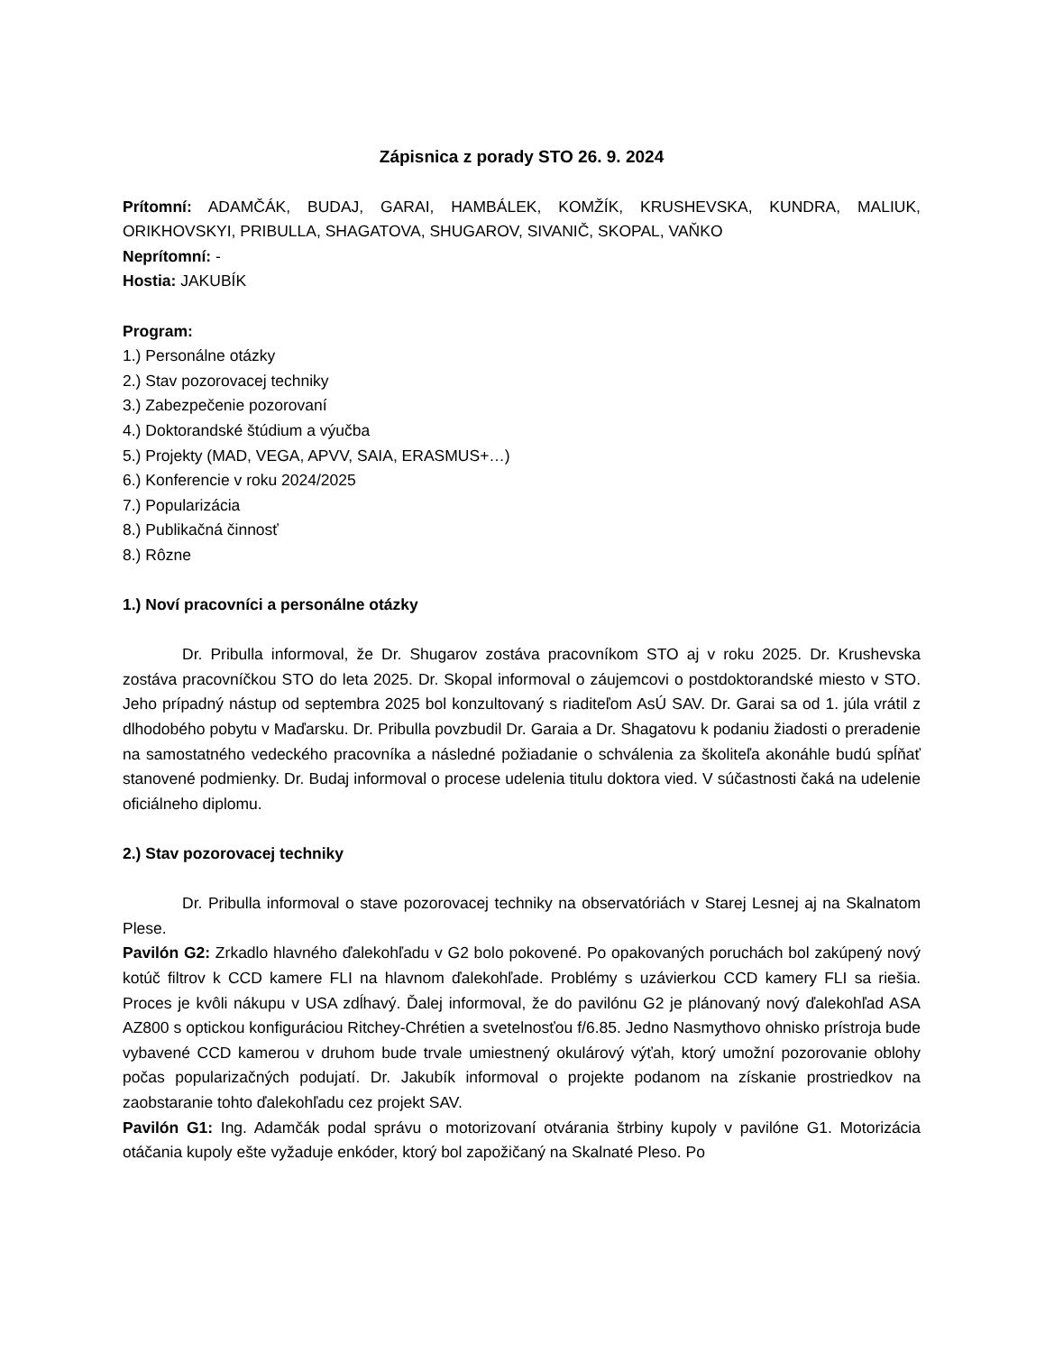Zápisnica z porady STO 26. 9. 2024
Prítomní: ADAMČÁK, BUDAJ, GARAI, HAMBÁLEK, KOMŽÍK, KRUSHEVSKA, KUNDRA, MALIUK, ORIKHOVSKYI, PRIBULLA, SHAGATOVA, SHUGAROV, SIVANIČ, SKOPAL, VAŇKO
Neprítomní: -
Hostia: JAKUBÍK
Program:
1.) Personálne otázky
2.) Stav pozorovacej techniky
3.) Zabezpečenie pozorovaní
4.) Doktorandské štúdium a výučba
5.) Projekty (MAD, VEGA, APVV, SAIA, ERASMUS+…)
6.) Konferencie v roku 2024/2025
7.) Popularizácia
8.) Publikačná činnosť
8.) Rôzne
1.) Noví pracovníci a personálne otázky
Dr. Pribulla informoval, že Dr. Shugarov zostáva pracovníkom STO aj v roku 2025. Dr. Krushevska zostáva pracovníčkou STO do leta 2025. Dr. Skopal informoval o záujemcovi o postdoktorandské miesto v STO. Jeho prípadný nástup od septembra 2025 bol konzultovaný s riaditeľom AsÚ SAV. Dr. Garai sa od 1. júla vrátil z dlhodobého pobytu v Maďarsku. Dr. Pribulla povzbudil Dr. Garaia a Dr. Shagatovu k podaniu žiadosti o preradenie na samostatného vedeckého pracovníka a následné požiadanie o schválenia za školiteľa akonáhle budú spĺňať stanovené podmienky. Dr. Budaj informoval o procese udelenia titulu doktora vied. V súčastnosti čaká na udelenie oficiálneho diplomu.
2.) Stav pozorovacej techniky
Dr. Pribulla informoval o stave pozorovacej techniky na observatóriách v Starej Lesnej aj na Skalnatom Plese.
Pavilón G2: Zrkadlo hlavného ďalekohľadu v G2 bolo pokovené. Po opakovaných poruchách bol zakúpený nový kotúč filtrov k CCD kamere FLI na hlavnom ďalekohľade. Problémy s uzávierkou CCD kamery FLI sa riešia. Proces je kvôli nákupu v USA zdĺhavý. Ďalej informoval, že do pavilónu G2 je plánovaný nový ďalekohľad ASA AZ800 s optickou konfiguráciou Ritchey-Chrétien a svetelnosťou f/6.85. Jedno Nasmythovo ohnisko prístroja bude vybavené CCD kamerou v druhom bude trvale umiestnený okulárový výťah, ktorý umožní pozorovanie oblohy počas popularizačných podujatí. Dr. Jakubík informoval o projekte podanom na získanie prostriedkov na zaobstaranie tohto ďalekohľadu cez projekt SAV.
Pavilón G1: Ing. Adamčák podal správu o motorizovaní otvárania štrbiny kupoly v pavilóne G1. Motorizácia otáčania kupoly ešte vyžaduje enkóder, ktorý bol zapožičaný na Skalnaté Pleso. Po